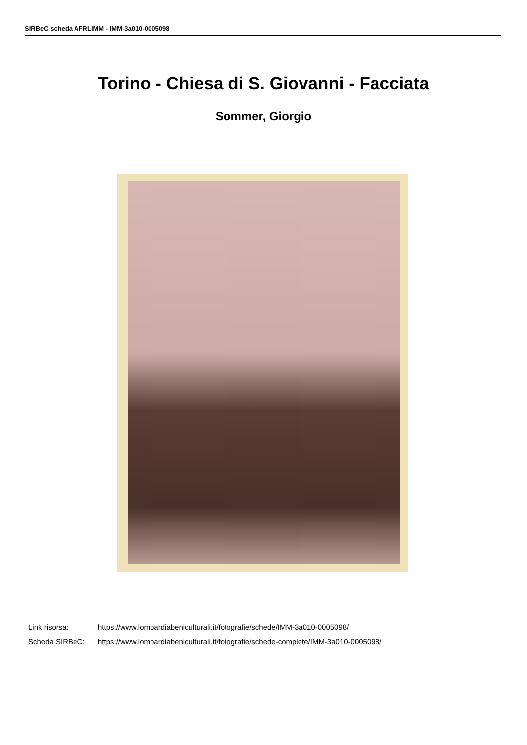SIRBeC scheda AFRLIMM - IMM-3a010-0005098
Torino - Chiesa di S. Giovanni - Facciata
Sommer, Giorgio
| Link risorsa: | https://www.lombardiabeniculturali.it/fotografie/schede/IMM-3a010-0005098/ |
| Scheda SIRBeC: | https://www.lombardiabeniculturali.it/fotografie/schede-complete/IMM-3a010-0005098/ |